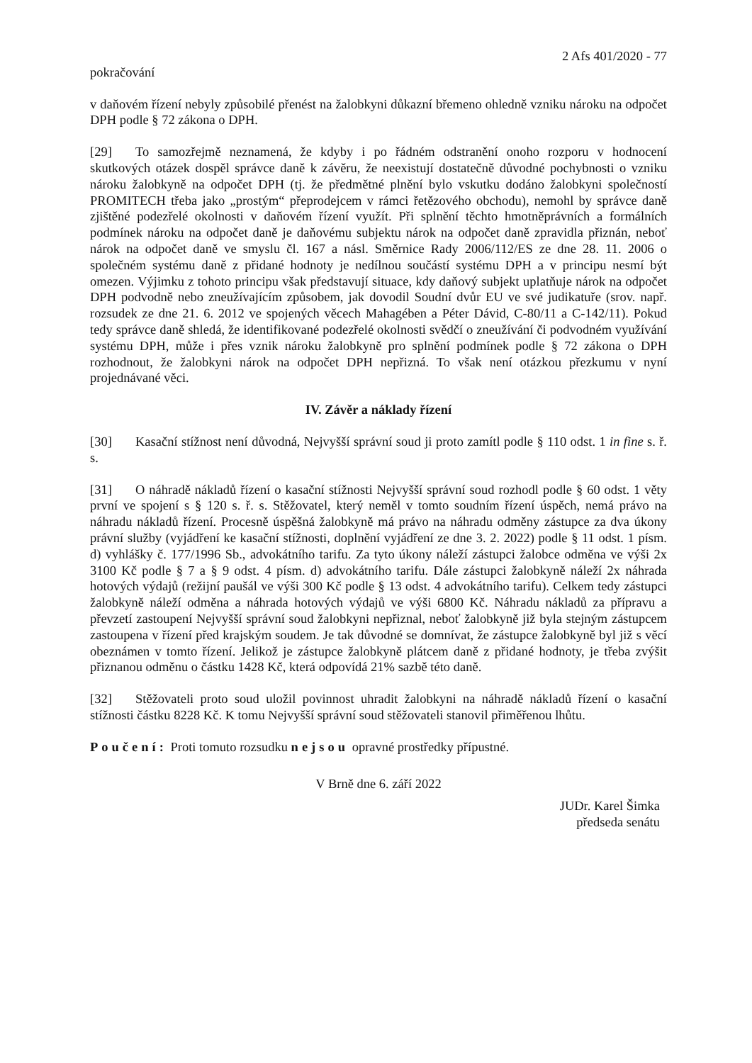2 Afs 401/2020 - 77
pokračování
v daňovém řízení nebyly způsobilé přenést na žalobkyni důkazní břemeno ohledně vzniku nároku na odpočet DPH podle § 72 zákona o DPH.
[29] To samozřejmě neznamená, že kdyby i po řádném odstranění onoho rozporu v hodnocení skutkových otázek dospěl správce daně k závěru, že neexistují dostatečně důvodné pochybnosti o vzniku nároku žalobkyně na odpočet DPH (tj. že předmětné plnění bylo vskutku dodáno žalobkyni společností PROMITECH třeba jako „prostým“ přeprodejcem v rámci řetězového obchodu), nemohl by správce daně zjištěné podezřelé okolnosti v daňovém řízení využít. Při splnění těchto hmotněprávních a formálních podmínek nároku na odpočet daně je daňovému subjektu nárok na odpočet daně zpravidla přiznán, neboť nárok na odpočet daně ve smyslu čl. 167 a násl. Směrnice Rady 2006/112/ES ze dne 28. 11. 2006 o společném systému daně z přidané hodnoty je nedílnou součástí systému DPH a v principu nesmí být omezen. Výjimku z tohoto principu však představují situace, kdy daňový subjekt uplatňuje nárok na odpočet DPH podvodně nebo zneužívajícím způsobem, jak dovodil Soudní dvůr EU ve své judikatuře (srov. např. rozsudek ze dne 21. 6. 2012 ve spojených věcech Mahagében a Péter Dávid, C-80/11 a C-142/11). Pokud tedy správce daně shledá, že identifikované podezřelé okolnosti svědčí o zneužívání či podvodném využívání systému DPH, může i přes vznik nároku žalobkyně pro splnění podmínek podle § 72 zákona o DPH rozhodnout, že žalobkyni nárok na odpočet DPH nepřizná. To však není otázkou přezkumu v nyní projednávané věci.
IV. Závěr a náklady řízení
[30] Kasační stížnost není důvodná, Nejvyšší správní soud ji proto zamítl podle § 110 odst. 1 in fine s. ř. s.
[31] O náhradě nákladů řízení o kasační stížnosti Nejvyšší správní soud rozhodl podle § 60 odst. 1 věty první ve spojení s § 120 s. ř. s. Stěžovatel, který neměl v tomto soudním řízení úspěch, nemá právo na náhradu nákladů řízení. Procesně úspěšná žalobkyně má právo na náhradu odměny zástupce za dva úkony právní služby (vyjádření ke kasační stížnosti, doplnění vyjádření ze dne 3. 2. 2022) podle § 11 odst. 1 písm. d) vyhlášky č. 177/1996 Sb., advokátního tarifu. Za tyto úkony náleží zástupci žalobce odměna ve výši 2x 3100 Kč podle § 7 a § 9 odst. 4 písm. d) advokátního tarifu. Dále zástupci žalobkyně náleží 2x náhrada hotových výdajů (režijní paušál ve výši 300 Kč podle § 13 odst. 4 advokátního tarifu). Celkem tedy zástupci žalobkyně náleží odměna a náhrada hotových výdajů ve výši 6800 Kč. Náhradu nákladů za přípravu a převzetí zastoupení Nejvyšší správní soud žalobkyni nepřiznal, neboť žalobkyně již byla stejným zástupcem zastoupena v řízení před krajským soudem. Je tak důvodné se domnívat, že zástupce žalobkyně byl již s věcí obeznámen v tomto řízení. Jelikož je zástupce žalobkyně plátcem daně z přidané hodnoty, je třeba zvýšit přiznanou odměnu o částku 1428 Kč, která odpovídá 21% sazbě této daně.
[32] Stěžovateli proto soud uložil povinnost uhradit žalobkyni na náhradě nákladů řízení o kasační stížnosti částku 8228 Kč. K tomu Nejvyšší správní soud stěžovateli stanovil přiměřenou lhůtu.
Poučení: Proti tomuto rozsudku nejsou opravné prostředky přípustné.
V Brně dne 6. září 2022
JUDr. Karel Šimka
předseda senátu